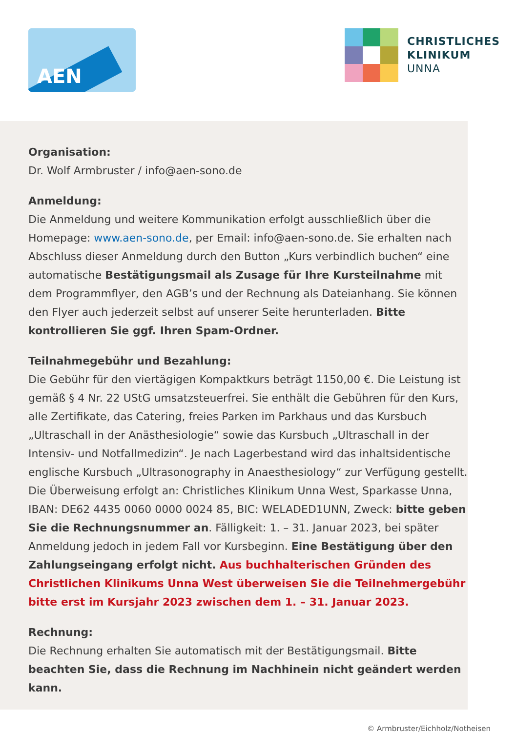AEN
CHRISTLICHES
KLINIKUM
UNNA
Organisation:
Dr. Wolf Armbruster / info@aen-sono.de
Anmeldung:
Die Anmeldung und weitere Kommunikation erfolgt ausschließlich über die Homepage: www.aen-sono.de, per Email: info@aen-sono.de. Sie erhalten nach Abschluss dieser Anmeldung durch den Button „Kurs verbindlich buchen“ eine automatische Bestätigungsmail als Zusage für Ihre Kursteilnahme mit dem Programmflyer, den AGB’s und der Rechnung als Dateianhang. Sie können den Flyer auch jederzeit selbst auf unserer Seite herunterladen. Bitte kontrollieren Sie ggf. Ihren Spam-Ordner.
Teilnahmegebühr und Bezahlung:
Die Gebühr für den viertägigen Kompaktkurs beträgt 1150,00 €. Die Leistung ist gemäß § 4 Nr. 22 UStG umsatzsteuerfrei. Sie enthält die Gebühren für den Kurs, alle Zertifikate, das Catering, freies Parken im Parkhaus und das Kursbuch „Ultraschall in der Anästhesiologie“ sowie das Kursbuch „Ultraschall in der Intensiv- und Notfallmedizin“. Je nach Lagerbestand wird das inhaltsidentische englische Kursbuch „Ultrasonography in Anaesthesiology“ zur Verfügung gestellt. Die Überweisung erfolgt an: Christliches Klinikum Unna West, Sparkasse Unna, IBAN: DE62 4435 0060 0000 0024 85, BIC: WELADED1UNN, Zweck: bitte geben Sie die Rechnungsnummer an. Fälligkeit: 1. – 31. Januar 2023, bei später Anmeldung jedoch in jedem Fall vor Kursbeginn. Eine Bestätigung über den Zahlungseingang erfolgt nicht. Aus buchhalterischen Gründen des Christlichen Klinikums Unna West überweisen Sie die Teilnehmergebühr bitte erst im Kursjahr 2023 zwischen dem 1. – 31. Januar 2023.
Rechnung:
Die Rechnung erhalten Sie automatisch mit der Bestätigungsmail. Bitte beachten Sie, dass die Rechnung im Nachhinein nicht geändert werden kann.
© Armbruster/Eichholz/Notheisen